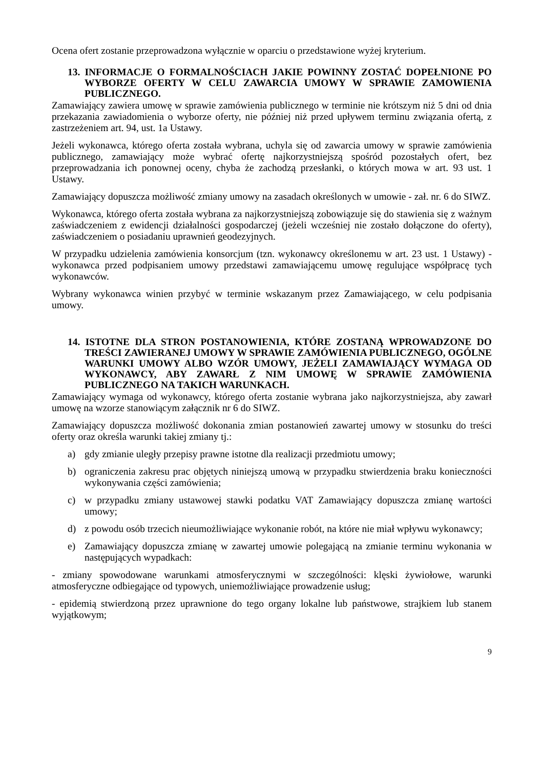Ocena ofert zostanie przeprowadzona wyłącznie w oparciu o przedstawione wyżej kryterium.
13. INFORMACJE O FORMALNOŚCIACH JAKIE POWINNY ZOSTAĆ DOPEŁNIONE PO WYBORZE OFERTY W CELU ZAWARCIA UMOWY W SPRAWIE ZAMOWIENIA PUBLICZNEGO.
Zamawiający zawiera umowę w sprawie zamówienia publicznego w terminie nie krótszym niż 5 dni od dnia przekazania zawiadomienia o wyborze oferty, nie później niż przed upływem terminu związania ofertą, z zastrzeżeniem art. 94, ust. 1a Ustawy.
Jeżeli wykonawca, którego oferta została wybrana, uchyla się od zawarcia umowy w sprawie zamówienia publicznego, zamawiający może wybrać ofertę najkorzystniejszą spośród pozostałych ofert, bez przeprowadzania ich ponownej oceny, chyba że zachodzą przesłanki, o których mowa w art. 93 ust. 1 Ustawy.
Zamawiający dopuszcza możliwość zmiany umowy na zasadach określonych w umowie - zał. nr. 6 do SIWZ.
Wykonawca, którego oferta została wybrana za najkorzystniejszą zobowiązuje się do stawienia się z ważnym zaświadczeniem z ewidencji działalności gospodarczej (jeżeli wcześniej nie zostało dołączone do oferty), zaświadczeniem o posiadaniu uprawnień geodezyjnych.
W przypadku udzielenia zamówienia konsorcjum (tzn. wykonawcy określonemu w art. 23 ust. 1 Ustawy) - wykonawca przed podpisaniem umowy przedstawi zamawiającemu umowę regulujące współpracę tych wykonawców.
Wybrany wykonawca winien przybyć w terminie wskazanym przez Zamawiającego, w celu podpisania umowy.
14. ISTOTNE DLA STRON POSTANOWIENIA, KTÓRE ZOSTANĄ WPROWADZONE DO TREŚCI ZAWIERANEJ UMOWY W SPRAWIE ZAMÓWIENIA PUBLICZNEGO, OGÓLNE WARUNKI UMOWY ALBO WZÓR UMOWY, JEŻELI ZAMAWIAJĄCY WYMAGA OD WYKONAWCY, ABY ZAWARŁ Z NIM UMOWĘ W SPRAWIE ZAMÓWIENIA PUBLICZNEGO NA TAKICH WARUNKACH.
Zamawiający wymaga od wykonawcy, którego oferta zostanie wybrana jako najkorzystniejsza, aby zawarł umowę na wzorze stanowiącym załącznik nr 6 do SIWZ.
Zamawiający dopuszcza możliwość dokonania zmian postanowień zawartej umowy w stosunku do treści oferty oraz określa warunki takiej zmiany tj.:
a) gdy zmianie uległy przepisy prawne istotne dla realizacji przedmiotu umowy;
b) ograniczenia zakresu prac objętych niniejszą umową w przypadku stwierdzenia braku konieczności wykonywania części zamówienia;
c) w przypadku zmiany ustawowej stawki podatku VAT Zamawiający dopuszcza zmianę wartości umowy;
d) z powodu osób trzecich nieumożliwiające wykonanie robót, na które nie miał wpływu wykonawcy;
e) Zamawiający dopuszcza zmianę w zawartej umowie polegającą na zmianie terminu wykonania w następujących wypadkach:
- zmiany spowodowane warunkami atmosferycznymi w szczególności: klęski żywiołowe, warunki atmosferyczne odbiegające od typowych, uniemożliwiające prowadzenie usług;
- epidemią stwierdzoną przez uprawnione do tego organy lokalne lub państwowe, strajkiem lub stanem wyjątkowym;
9